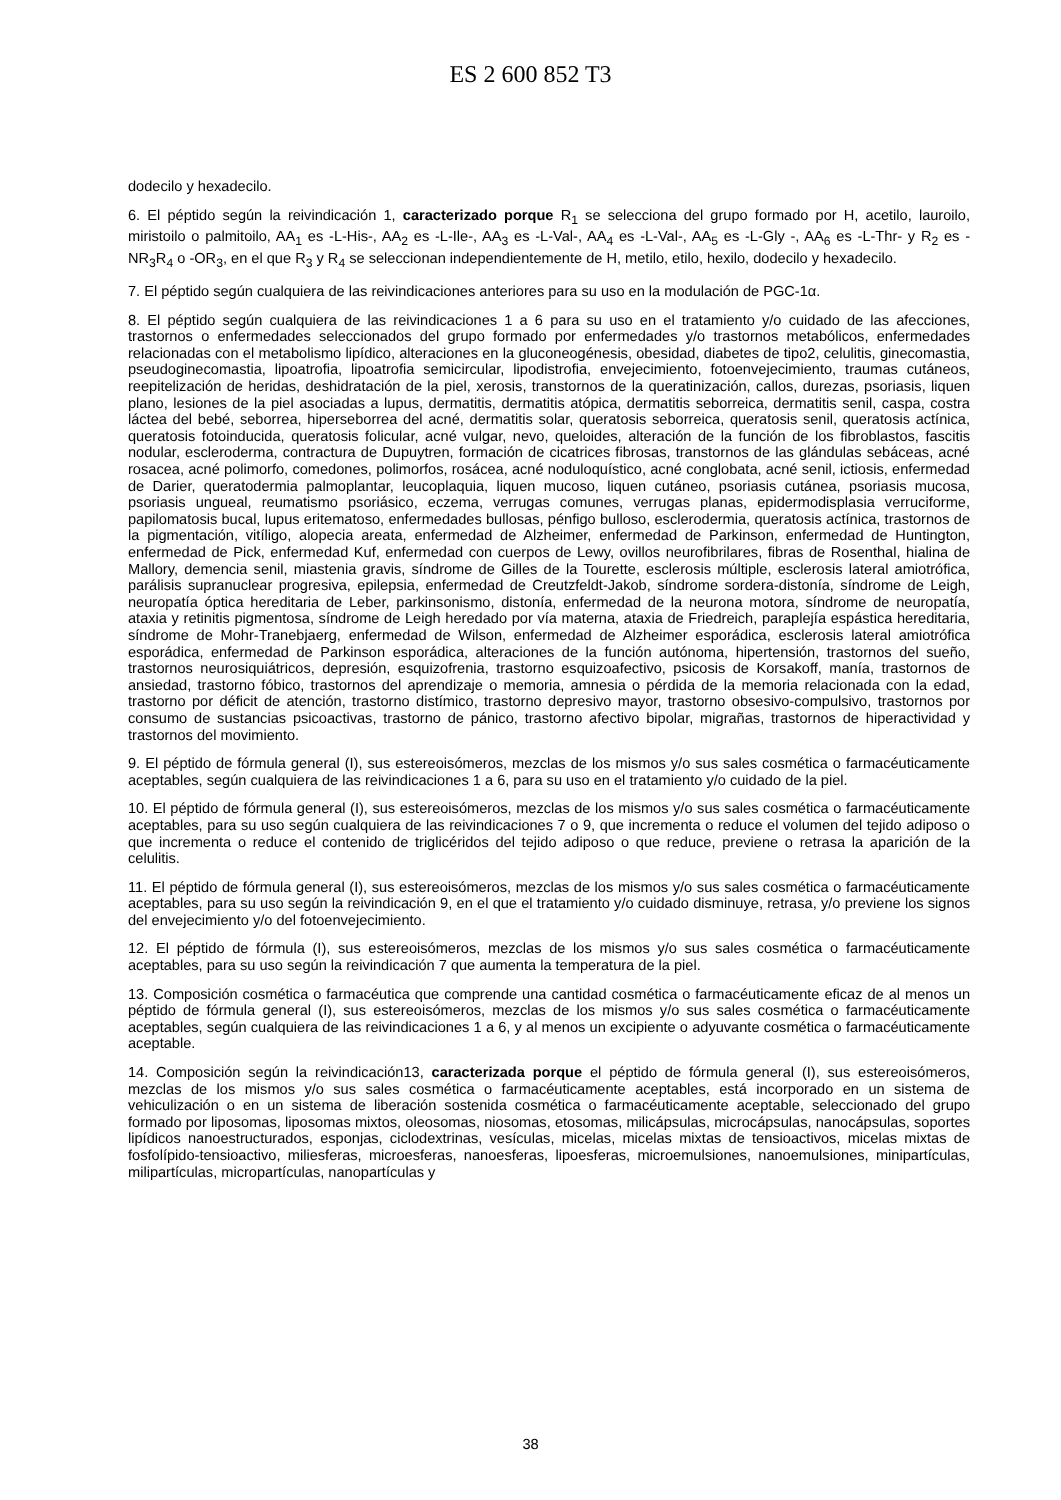ES 2 600 852 T3
dodecilo y hexadecilo.
6. El péptido según la reivindicación 1, caracterizado porque R<sub>1</sub> se selecciona del grupo formado por H, acetilo, lauroilo, miristoilo o palmitoilo, AA<sub>1</sub> es -L-His-, AA<sub>2</sub> es -L-Ile-, AA<sub>3</sub> es -L-Val-, AA<sub>4</sub> es -L-Val-, AA<sub>5</sub> es -L-Gly -, AA<sub>6</sub> es -L-Thr- y R<sub>2</sub> es -NR<sub>3</sub>R<sub>4</sub> o -OR<sub>3</sub>, en el que R<sub>3</sub> y R<sub>4</sub> se seleccionan independientemente de H, metilo, etilo, hexilo, dodecilo y hexadecilo.
7. El péptido según cualquiera de las reivindicaciones anteriores para su uso en la modulación de PGC-1α.
8. El péptido según cualquiera de las reivindicaciones 1 a 6 para su uso en el tratamiento y/o cuidado de las afecciones, trastornos o enfermedades seleccionados del grupo formado por enfermedades y/o trastornos metabólicos, enfermedades relacionadas con el metabolismo lipídico, alteraciones en la gluconeogénesis, obesidad, diabetes de tipo2, celulitis, ginecomastia, pseudoginecomastia, lipoatrofia, lipoatrofia semicircular, lipodistrofia, envejecimiento, fotoenvejecimiento, traumas cutáneos, reepitelización de heridas, deshidratación de la piel, xerosis, transtornos de la queratinización, callos, durezas, psoriasis, liquen plano, lesiones de la piel asociadas a lupus, dermatitis, dermatitis atópica, dermatitis seborreica, dermatitis senil, caspa, costra láctea del bebé, seborrea, hiperseborrea del acné, dermatitis solar, queratosis seborreica, queratosis senil, queratosis actínica, queratosis fotoinducida, queratosis folicular, acné vulgar, nevo, queloides, alteración de la función de los fibroblastos, fascitis nodular, escleroderma, contractura de Dupuytren, formación de cicatrices fibrosas, transtornos de las glándulas sebáceas, acné rosacea, acné polimorfo, comedones, polimorfos, rosácea, acné noduloquístico, acné conglobata, acné senil, ictiosis, enfermedad de Darier, queratodermia palmoplantar, leucoplaquia, liquen mucoso, liquen cutáneo, psoriasis cutánea, psoriasis mucosa, psoriasis ungueal, reumatismo psoriásico, eczema, verrugas comunes, verrugas planas, epidermodisplasia verruciforme, papilomatosis bucal, lupus eritematoso, enfermedades bullosas, pénfigo bulloso, esclerodermia, queratosis actínica, trastornos de la pigmentación, vitíligo, alopecia areata, enfermedad de Alzheimer, enfermedad de Parkinson, enfermedad de Huntington, enfermedad de Pick, enfermedad Kuf, enfermedad con cuerpos de Lewy, ovillos neurofibrilares, fibras de Rosenthal, hialina de Mallory, demencia senil, miastenia gravis, síndrome de Gilles de la Tourette, esclerosis múltiple, esclerosis lateral amiotrófica, parálisis supranuclear progresiva, epilepsia, enfermedad de Creutzfeldt-Jakob, síndrome sordera-distonía, síndrome de Leigh, neuropatía óptica hereditaria de Leber, parkinsonismo, distonía, enfermedad de la neurona motora, síndrome de neuropatía, ataxia y retinitis pigmentosa, síndrome de Leigh heredado por vía materna, ataxia de Friedreich, paraplejía espástica hereditaria, síndrome de Mohr-Tranebjaerg, enfermedad de Wilson, enfermedad de Alzheimer esporádica, esclerosis lateral amiotrófica esporádica, enfermedad de Parkinson esporádica, alteraciones de la función autónoma, hipertensión, trastornos del sueño, trastornos neurosiquiátricos, depresión, esquizofrenia, trastorno esquizoafectivo, psicosis de Korsakoff, manía, trastornos de ansiedad, trastorno fóbico, trastornos del aprendizaje o memoria, amnesia o pérdida de la memoria relacionada con la edad, trastorno por déficit de atención, trastorno distímico, trastorno depresivo mayor, trastorno obsesivo-compulsivo, trastornos por consumo de sustancias psicoactivas, trastorno de pánico, trastorno afectivo bipolar, migrañas, trastornos de hiperactividad y trastornos del movimiento.
9. El péptido de fórmula general (I), sus estereoisómeros, mezclas de los mismos y/o sus sales cosmética o farmacéuticamente aceptables, según cualquiera de las reivindicaciones 1 a 6, para su uso en el tratamiento y/o cuidado de la piel.
10. El péptido de fórmula general (I), sus estereoisómeros, mezclas de los mismos y/o sus sales cosmética o farmacéuticamente aceptables, para su uso según cualquiera de las reivindicaciones 7 o 9, que incrementa o reduce el volumen del tejido adiposo o que incrementa o reduce el contenido de triglicéridos del tejido adiposo o que reduce, previene o retrasa la aparición de la celulitis.
11. El péptido de fórmula general (I), sus estereoisómeros, mezclas de los mismos y/o sus sales cosmética o farmacéuticamente aceptables, para su uso según la reivindicación 9, en el que el tratamiento y/o cuidado disminuye, retrasa, y/o previene los signos del envejecimiento y/o del fotoenvejecimiento.
12. El péptido de fórmula (I), sus estereoisómeros, mezclas de los mismos y/o sus sales cosmética o farmacéuticamente aceptables, para su uso según la reivindicación 7 que aumenta la temperatura de la piel.
13. Composición cosmética o farmacéutica que comprende una cantidad cosmética o farmacéuticamente eficaz de al menos un péptido de fórmula general (I), sus estereoisómeros, mezclas de los mismos y/o sus sales cosmética o farmacéuticamente aceptables, según cualquiera de las reivindicaciones 1 a 6, y al menos un excipiente o adyuvante cosmética o farmacéuticamente aceptable.
14. Composición según la reivindicación13, caracterizada porque el péptido de fórmula general (I), sus estereoisómeros, mezclas de los mismos y/o sus sales cosmética o farmacéuticamente aceptables, está incorporado en un sistema de vehiculización o en un sistema de liberación sostenida cosmética o farmacéuticamente aceptable, seleccionado del grupo formado por liposomas, liposomas mixtos, oleosomas, niosomas, etosomas, milicápsulas, microcápsulas, nanocápsulas, soportes lipídicos nanoestructurados, esponjas, ciclodextrinas, vesículas, micelas, micelas mixtas de tensioactivos, micelas mixtas de fosfolípido-tensioactivo, miliesferas, microesferas, nanoesferas, lipoesferas, microemulsiones, nanoemulsiones, minipartículas, milipartículas, micropartículas, nanopartículas y
38